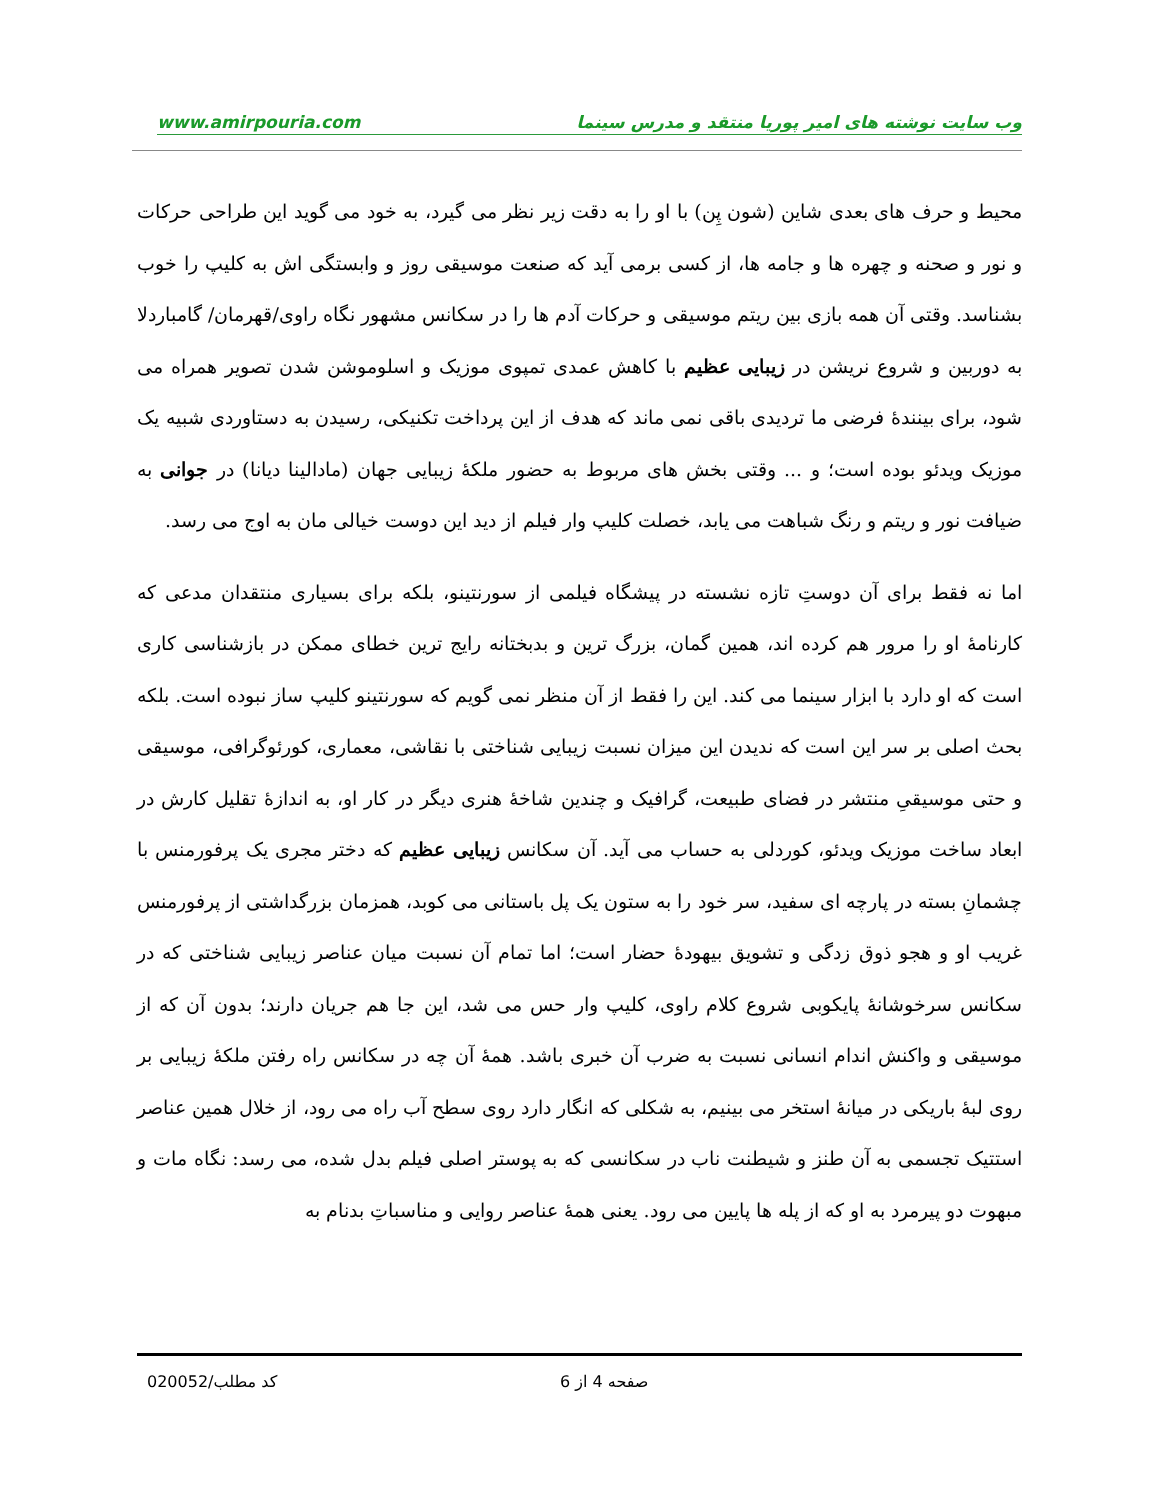www.amirpouria.com وب سایت نوشته های امیر پوریا منتقد و مدرس سینما
محیط و حرف های بعدی شاین (شون پِن) با او را به دقت زیر نظر می گیرد، به خود می گوید این طراحی حرکات و نور و صحنه و چهره ها و جامه ها، از کسی برمی آید که صنعت موسیقی روز و وابستگی اش به کلیپ را خوب بشناسد. وقتی آن همه بازی بین ریتم موسیقی و حرکات آدم ها را در سکانس مشهور نگاه راوی/قهرمان/ گامباردلا به دوربین و شروع نریشن در زیبایی عظیم با کاهش عمدی تمپوی موزیک و اسلوموشن شدن تصویر همراه می شود، برای بینندهٔ فرضی ما تردیدی باقی نمی ماند که هدف از این پرداخت تکنیکی، رسیدن به دستاوردی شبیه یک موزیک ویدئو بوده است؛ و ... وقتی بخش های مربوط به حضور ملکهٔ زیبایی جهان (مادالینا دیانا) در جوانی به ضیافت نور و ریتم و رنگ شباهت می یابد، خصلت کلیپ وار فیلم از دید این دوست خیالی مان به اوج می رسد.
اما نه فقط برای آن دوستِ تازه نشسته در پیشگاه فیلمی از سورنتینو، بلکه برای بسیاری منتقدان مدعی که کارنامهٔ او را مرور هم کرده اند، همین گمان، بزرگ ترین و بدبختانه رایج ترین خطای ممکن در بازشناسی کاری است که او دارد با ابزار سینما می کند. این را فقط از آن منظر نمی گویم که سورنتینو کلیپ ساز نبوده است. بلکه بحث اصلی بر سر این است که ندیدن این میزان نسبت زیبایی شناختی با نقاشی، معماری، کورئوگرافی، موسیقی و حتی موسیقیِ منتشر در فضای طبیعت، گرافیک و چندین شاخهٔ هنری دیگر در کار او، به اندازهٔ تقلیل کارش در ابعاد ساخت موزیک ویدئو، کوردلی به حساب می آید. آن سکانس زیبایی عظیم که دختر مجری یک پرفورمنس با چشمانِ بسته در پارچه ای سفید، سر خود را به ستون یک پل باستانی می کوبد، همزمان بزرگداشتی از پرفورمنس غریب او و هجو ذوق زدگی و تشویق بیهودهٔ حضار است؛ اما تمام آن نسبت میان عناصر زیبایی شناختی که در سکانس سرخوشانهٔ پایکوبی شروع کلام راوی، کلیپ وار حس می شد، این جا هم جریان دارند؛ بدون آن که از موسیقی و واکنش اندام انسانی نسبت به ضرب آن خبری باشد. همهٔ آن چه در سکانس راه رفتن ملکهٔ زیبایی بر روی لبهٔ باریکی در میانهٔ استخر می بینیم، به شکلی که انگار دارد روی سطح آب راه می رود، از خلال همین عناصر استتیک تجسمی به آن طنز و شیطنت ناب در سکانسی که به پوستر اصلی فیلم بدل شده، می رسد: نگاه مات و مبهوت دو پیرمرد به او که از پله ها پایین می رود. یعنی همهٔ عناصر روایی و مناسباتِ بدنام به
کد مطلب/020052 صفحه 4 از 6